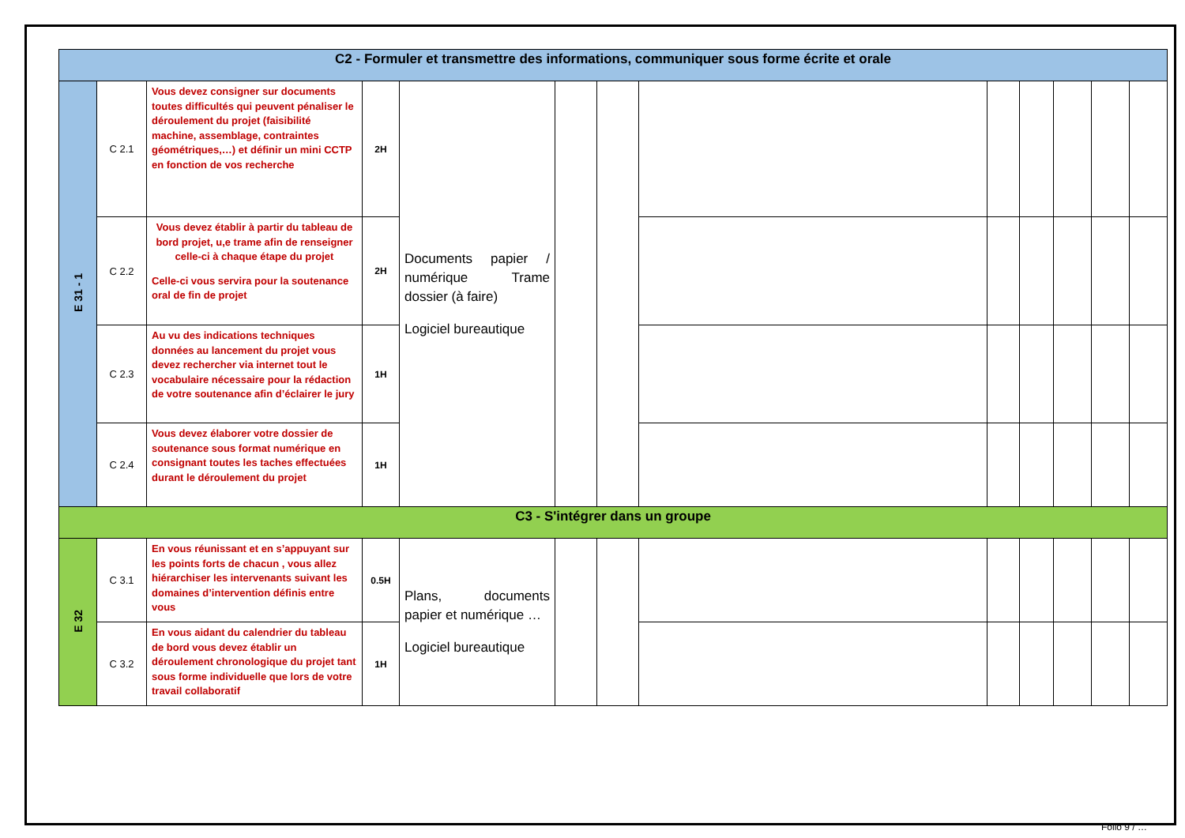| C2 - Formuler et transmettre des informations, communiquer sous forme écrite et orale | | | | | | | | | | | | |
| --- | --- | --- | --- | --- | --- | --- | --- | --- | --- | --- | --- | --- |
| E 31 - 1 | C 2.1 | Vous devez consigner sur documents toutes difficultés qui peuvent pénaliser le déroulement du projet (faisibilité machine, assemblage, contraintes géométriques,…) et définir un mini CCTP en fonction de vos recherche | 2H | Documents papier / numérique Trame dossier (à faire) Logiciel bureautique | | | | | | | | |
| | C 2.2 | Vous devez établir à partir du tableau de bord projet, u,e trame afin de renseigner celle-ci à chaque étape du projet Celle-ci vous servira pour la soutenance oral de fin de projet | 2H | | | | | | | | | |
| | C 2.3 | Au vu des indications techniques données au lancement du projet vous devez rechercher via internet tout le vocabulaire nécessaire pour la rédaction de votre soutenance afin d’éclairer le jury | 1H | | | | | | | | | |
| | C 2.4 | Vous devez élaborer votre dossier de soutenance sous format numérique en consignant toutes les taches effectuées durant le déroulement du projet | 1H | | | | | | | | | |
| C3 - S'intégrer dans un groupe | | | | | | | | | | | | |
| E 32 | C 3.1 | En vous réunissant et en s’appuyant sur les points forts de chacun , vous allez hiérarchiser les intervenants suivant les domaines d’intervention définis entre vous | 0.5H | Plans, documents papier et numérique … Logiciel bureautique | | | | | | | | |
| | C 3.2 | En vous aidant du calendrier du tableau de bord vous devez établir un déroulement chronologique du projet tant sous forme individuelle que lors de votre travail collaboratif | 1H | | | | | | | | | |
Folio 9 / …